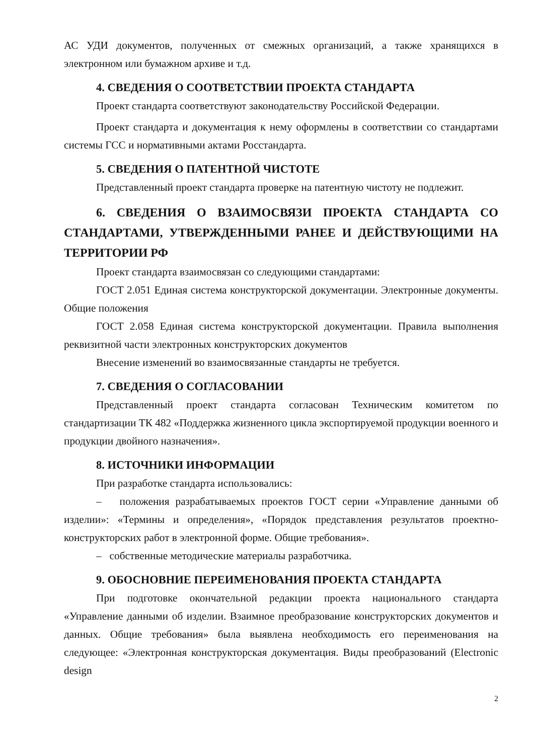АС УДИ документов, полученных от смежных организаций, а также хранящихся в электронном или бумажном архиве и т.д.
4. СВЕДЕНИЯ О СООТВЕТСТВИИ ПРОЕКТА СТАНДАРТА
Проект стандарта соответствуют законодательству Российской Федерации.
Проект стандарта и документация к нему оформлены в соответствии со стандартами системы ГСС и нормативными актами Росстандарта.
5. СВЕДЕНИЯ О ПАТЕНТНОЙ ЧИСТОТЕ
Представленный проект стандарта проверке на патентную чистоту не подлежит.
6. СВЕДЕНИЯ О ВЗАИМОСВЯЗИ ПРОЕКТА СТАНДАРТА СО СТАНДАРТАМИ, УТВЕРЖДЕННЫМИ РАНЕЕ И ДЕЙСТВУЮЩИМИ НА ТЕРРИТОРИИ РФ
Проект стандарта взаимосвязан со следующими стандартами:
ГОСТ 2.051 Единая система конструкторской документации. Электронные документы. Общие положения
ГОСТ 2.058 Единая система конструкторской документации. Правила выполнения реквизитной части электронных конструкторских документов
Внесение изменений во взаимосвязанные стандарты не требуется.
7. СВЕДЕНИЯ О СОГЛАСОВАНИИ
Представленный проект стандарта согласован Техническим комитетом по стандартизации ТК 482 «Поддержка жизненного цикла экспортируемой продукции военного и продукции двойного назначения».
8. ИСТОЧНИКИ ИНФОРМАЦИИ
При разработке стандарта использовались:
– положения разрабатываемых проектов ГОСТ серии «Управление данными об изделии»: «Термины и определения», «Порядок представления результатов проектно-конструкторских работ в электронной форме. Общие требования».
– собственные методические материалы разработчика.
9. ОБОСНОВНИЕ ПЕРЕИМЕНОВАНИЯ ПРОЕКТА СТАНДАРТА
При подготовке окончательной редакции проекта национального стандарта «Управление данными об изделии. Взаимное преобразование конструкторских документов и данных. Общие требования» была выявлена необходимость его переименования на следующее: «Электронная конструкторская документация. Виды преобразований (Electronic design
2